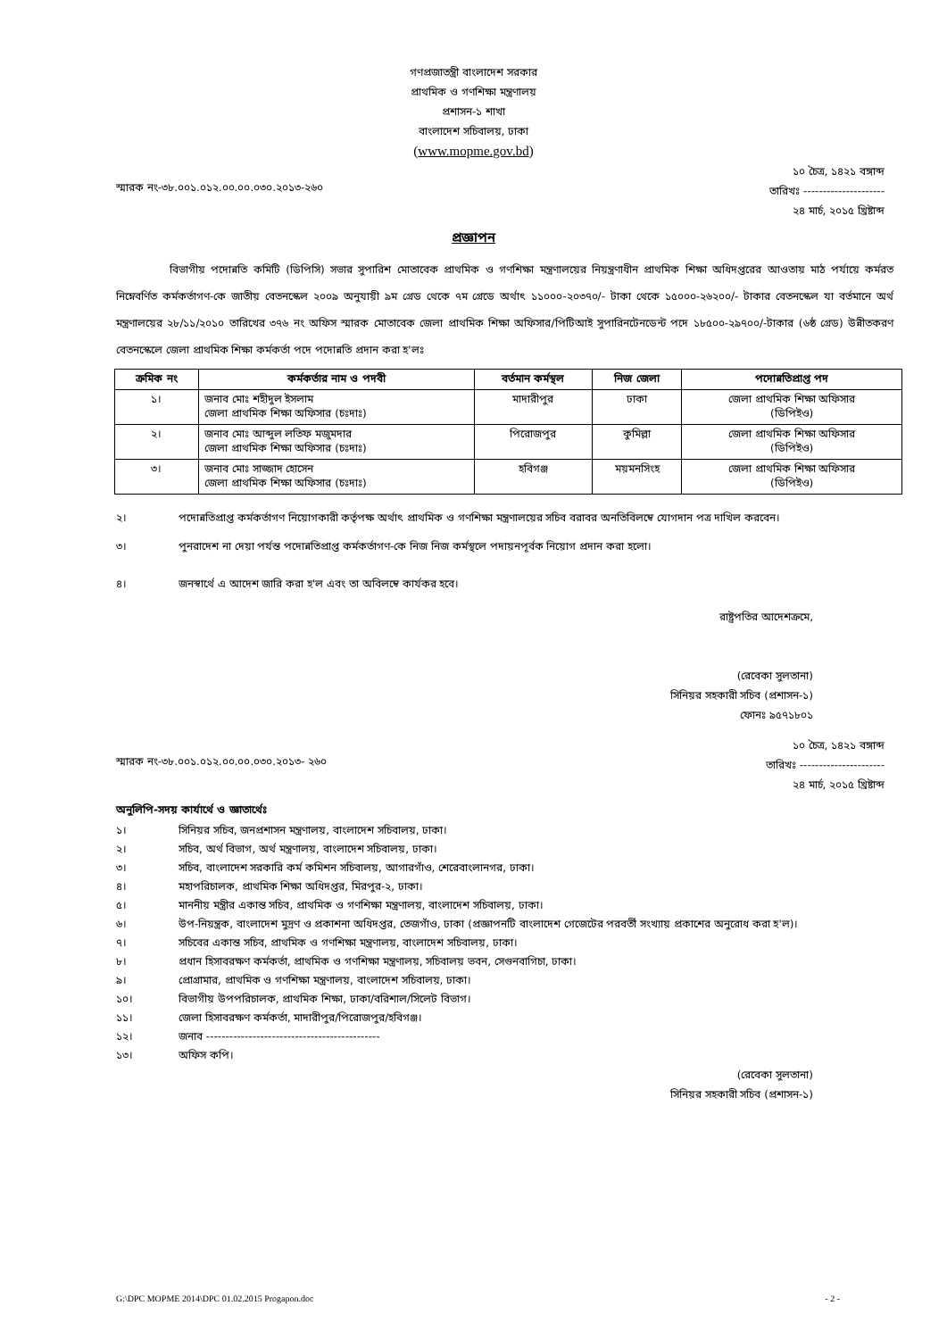গণপ্রজাতন্ত্রী বাংলাদেশ সরকার
প্রাথমিক ও গণশিক্ষা মন্ত্রণালয়
প্রশাসন-১ শাখা
বাংলাদেশ সচিবালয়, ঢাকা
(www.mopme.gov.bd)
স্মারক নং-৩৮.০০১.০১২.০০.০০.০৩০.২০১৩-২৬০
১০ চৈত্র, ১৪২১ বঙ্গাব্দ
তারিখঃ ---------------------
২৪ মার্চ, ২০১৫ খ্রিষ্টাব্দ
প্রজ্ঞাপন
বিভাগীয় পদোন্নতি কমিটি (ডিপিসি) সভার সুপারিশ মোতাবেক প্রাথমিক ও গণশিক্ষা মন্ত্রণালয়ের নিয়ন্ত্রণাধীন প্রাথমিক শিক্ষা অধিদপ্তরের আওতায় মাঠ পর্যায়ে কর্মরত নিম্নেবর্ণিত কর্মকর্তাগণ-কে জাতীয় বেতনস্কেল ২০০৯ অনুযায়ী ৯ম গ্রেড থেকে ৭ম গ্রেডে অর্থাৎ ১১০০০-২০৩৭০/- টাকা থেকে ১৫০০০-২৬২০০/- টাকার বেতনস্কেল যা বর্তমানে অর্থ মন্ত্রণালয়ের ২৮/১১/২০১০ তারিখের ৩৭৬ নং অফিস স্মারক মোতাবেক জেলা প্রাথমিক শিক্ষা অফিসার/পিটিআই সুপারিনটেনডেন্ট পদে ১৮৫০০-২৯৭০০/-টাকার (৬ষ্ঠ গ্রেড) উন্নীতকরণ বেতনস্কেলে জেলা প্রাথমিক শিক্ষা কর্মকর্তা পদে পদোন্নতি প্রদান করা হ'লঃ
| ক্রমিক নং | কর্মকর্তার নাম ও পদবী | বর্তমান কর্মস্থল | নিজ জেলা | পদোন্নতিপ্রাপ্ত পদ |
| --- | --- | --- | --- | --- |
| ১। | জনাব মোঃ শহীদুল ইসলাম জেলা প্রাথমিক শিক্ষা অফিসার (চঃদাঃ) | মাদারীপুর | ঢাকা | জেলা প্রাথমিক শিক্ষা অফিসার (ডিপিইও) |
| ২। | জনাব মোঃ আব্দুল লতিফ মজুমদার জেলা প্রাথমিক শিক্ষা অফিসার (চঃদাঃ) | পিরোজপুর | কুমিল্লা | জেলা প্রাথমিক শিক্ষা অফিসার (ডিপিইও) |
| ৩। | জনাব মোঃ সাজ্জাদ হোসেন জেলা প্রাথমিক শিক্ষা অফিসার (চঃদাঃ) | হবিগঞ্জ | ময়মনসিংহ | জেলা প্রাথমিক শিক্ষা অফিসার (ডিপিইও) |
২। পদোন্নতিপ্রাপ্ত কর্মকর্তাগণ নিয়োগকারী কর্তৃপক্ষ অর্থাৎ প্রাথমিক ও গণশিক্ষা মন্ত্রণালয়ের সচিব বরাবর অনতিবিলম্বে যোগদান পত্র দাখিল করবেন।
৩। পুনরাদেশ না দেয়া পর্যন্ত পদোন্নতিপ্রাপ্ত কর্মকর্তাগণ-কে নিজ নিজ কর্মস্থলে পদায়নপূর্বক নিয়োগ প্রদান করা হলো।
৪। জনস্বার্থে এ আদেশ জারি করা হ'ল এবং তা অবিলম্বে কার্যকর হবে।
রাষ্ট্রপতির আদেশক্রমে,
(রেবেকা সুলতানা)
সিনিয়র সহকারী সচিব (প্রশাসন-১)
ফোনঃ ৯৫৭১৮০১
স্মারক নং-৩৮.০০১.০১২.০০.০০.০৩০.২০১৩- ২৬০
১০ চৈত্র, ১৪২১ বঙ্গাব্দ
তারিখঃ ----------------------
২৪ মার্চ, ২০১৫ খ্রিষ্টাব্দ
অনুলিপি-সদয় কার্যার্থে ও জ্ঞাতার্থেঃ
১। সিনিয়র সচিব, জনপ্রশাসন মন্ত্রণালয়, বাংলাদেশ সচিবালয়, ঢাকা।
২। সচিব, অর্থ বিভাগ, অর্থ মন্ত্রণালয়, বাংলাদেশ সচিবালয়, ঢাকা।
৩। সচিব, বাংলাদেশ সরকারি কর্ম কমিশন সচিবালয়, আগারগাঁও, শেরেবাংলানগর, ঢাকা।
৪। মহাপরিচালক, প্রাথমিক শিক্ষা অধিদপ্তর, মিরপুর-২, ঢাকা।
৫। মাননীয় মন্ত্রীর একান্ত সচিব, প্রাথমিক ও গণশিক্ষা মন্ত্রণালয়, বাংলাদেশ সচিবালয়, ঢাকা।
৬। উপ-নিয়ন্ত্রক, বাংলাদেশ মুদ্রণ ও প্রকাশনা অধিদপ্তর, তেজগাঁও, ঢাকা (প্রজ্ঞাপনটি বাংলাদেশ গেজেটের পরবর্তী সংখ্যায় প্রকাশের অনুরোধ করা হ'ল)।
৭। সচিবের একান্ত সচিব, প্রাথমিক ও গণশিক্ষা মন্ত্রণালয়, বাংলাদেশ সচিবালয়, ঢাকা।
৮। প্রধান হিসাবরক্ষণ কর্মকর্তা, প্রাথমিক ও গণশিক্ষা মন্ত্রণালয়, সচিবালয় ভবন, সেগুনবাগিচা, ঢাকা।
৯। প্রোগ্রামার, প্রাথমিক ও গণশিক্ষা মন্ত্রণালয়, বাংলাদেশ সচিবালয়, ঢাকা।
১০। বিভাগীয় উপপরিচালক, প্রাথমিক শিক্ষা, ঢাকা/বরিশাল/সিলেট বিভাগ।
১১। জেলা হিসাবরক্ষণ কর্মকর্তা, মাদারীপুর/পিরোজপুর/হবিগঞ্জ।
১২। জনাব ---------------------------------------------
১৩। অফিস কপি।
(রেবেকা সুলতানা)
সিনিয়র সহকারী সচিব (প্রশাসন-১)
G:\DPC MOPME 2014\DPC 01.02.2015 Progapon.doc - 2 -